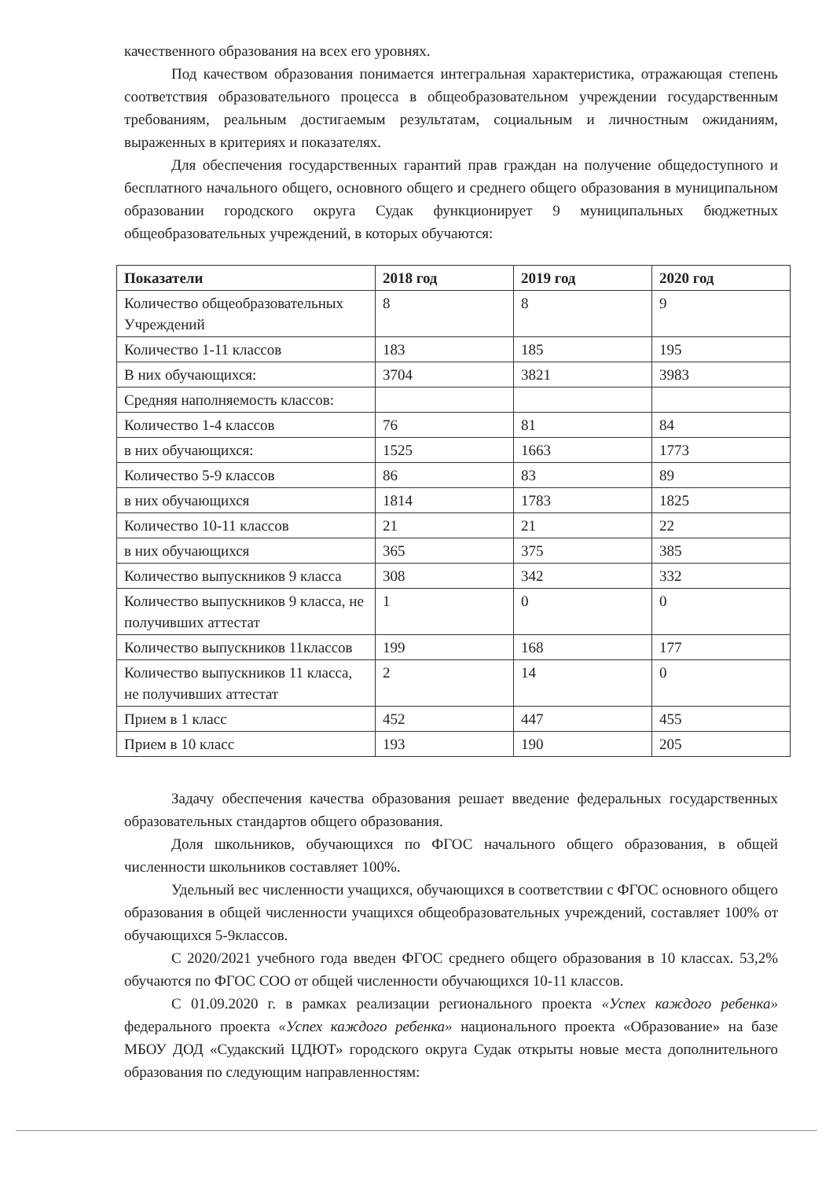качественного образования на всех его уровнях.
Под качеством образования понимается интегральная характеристика, отражающая степень соответствия образовательного процесса в общеобразовательном учреждении государственным требованиям, реальным достигаемым результатам, социальным и личностным ожиданиям, выраженных в критериях и показателях.
Для обеспечения государственных гарантий прав граждан на получение общедоступного и бесплатного начального общего, основного общего и среднего общего образования в муниципальном образовании городского округа Судак функционирует 9 муниципальных бюджетных общеобразовательных учреждений, в которых обучаются:
| Показатели | 2018 год | 2019 год | 2020 год |
| --- | --- | --- | --- |
| Количество общеобразовательных Учреждений | 8 | 8 | 9 |
| Количество 1-11 классов | 183 | 185 | 195 |
| В них обучающихся: | 3704 | 3821 | 3983 |
| Средняя наполняемость классов: | | | |
| Количество 1-4 классов | 76 | 81 | 84 |
| в них обучающихся: | 1525 | 1663 | 1773 |
| Количество 5-9 классов | 86 | 83 | 89 |
| в них обучающихся | 1814 | 1783 | 1825 |
| Количество 10-11 классов | 21 | 21 | 22 |
| в них обучающихся | 365 | 375 | 385 |
| Количество выпускников 9 класса | 308 | 342 | 332 |
| Количество выпускников 9 класса, не получивших аттестат | 1 | 0 | 0 |
| Количество выпускников 11классов | 199 | 168 | 177 |
| Количество выпускников 11 класса, не получивших аттестат | 2 | 14 | 0 |
| Прием в 1 класс | 452 | 447 | 455 |
| Прием в 10 класс | 193 | 190 | 205 |
Задачу обеспечения качества образования решает введение федеральных государственных образовательных стандартов общего образования.
Доля школьников, обучающихся по ФГОС начального общего образования, в общей численности школьников составляет 100%.
Удельный вес численности учащихся, обучающихся в соответствии с ФГОС основного общего образования в общей численности учащихся общеобразовательных учреждений, составляет 100% от обучающихся 5-9классов.
С 2020/2021 учебного года введен ФГОС среднего общего образования в 10 классах. 53,2% обучаются по ФГОС СОО от общей численности обучающихся 10-11 классов.
С 01.09.2020 г. в рамках реализации регионального проекта «Успех каждого ребенка» федерального проекта «Успех каждого ребенка» национального проекта «Образование» на базе МБОУ ДОД «Судакский ЦДЮТ» городского округа Судак открыты новые места дополнительного образования по следующим направленностям: